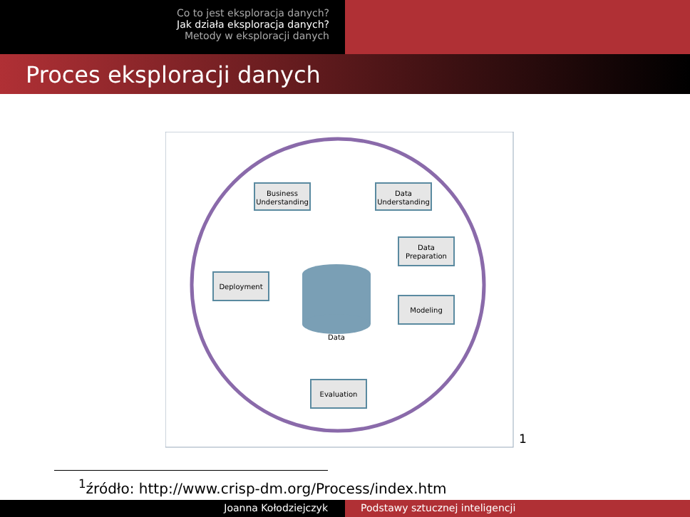Co to jest eksploracja danych?
Jak działa eksploracja danych?
Metody w eksploracji danych
Proces eksploracji danych
Business
Understanding
Data
Understanding
Data
Preparation
Modeling
Deployment
Evaluation
Data
1
<sup>1</sup> źródło: http://www.crisp-dm.org/Process/index.htm
Joanna Kołodziejczyk Podstawy sztucznej inteligencji